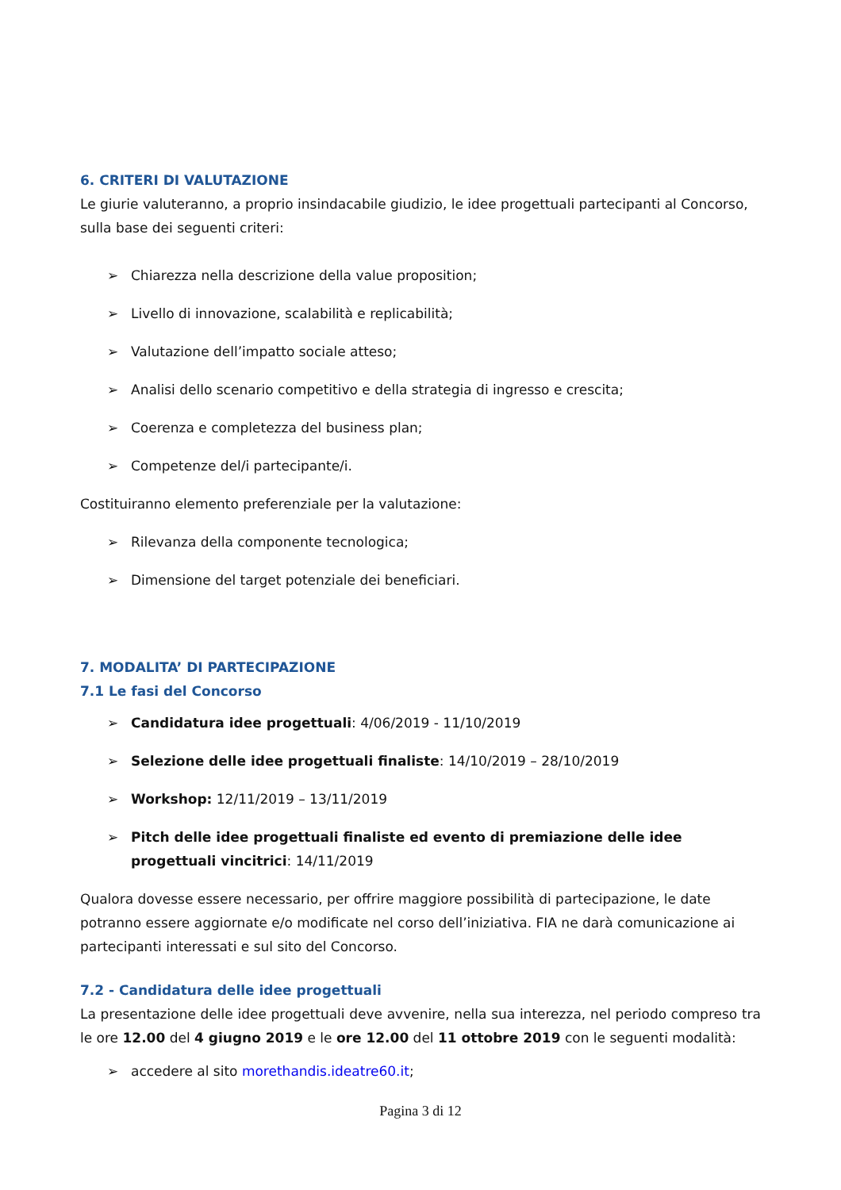6. CRITERI DI VALUTAZIONE
Le giurie valuteranno, a proprio insindacabile giudizio, le idee progettuali partecipanti al Concorso, sulla base dei seguenti criteri:
➢ Chiarezza nella descrizione della value proposition;
➢ Livello di innovazione, scalabilità e replicabilità;
➢ Valutazione dell’impatto sociale atteso;
➢ Analisi dello scenario competitivo e della strategia di ingresso e crescita;
➢ Coerenza e completezza del business plan;
➢ Competenze del/i partecipante/i.
Costituiranno elemento preferenziale per la valutazione:
➢ Rilevanza della componente tecnologica;
➢ Dimensione del target potenziale dei beneficiari.
7. MODALITA’ DI PARTECIPAZIONE
7.1 Le fasi del Concorso
➢ Candidatura idee progettuali: 4/06/2019 - 11/10/2019
➢ Selezione delle idee progettuali finaliste: 14/10/2019 – 28/10/2019
➢ Workshop: 12/11/2019 – 13/11/2019
➢ Pitch delle idee progettuali finaliste ed evento di premiazione delle idee progettuali vincitrici: 14/11/2019
Qualora dovesse essere necessario, per offrire maggiore possibilità di partecipazione, le date potranno essere aggiornate e/o modificate nel corso dell’iniziativa. FIA ne darà comunicazione ai partecipanti interessati e sul sito del Concorso.
7.2 - Candidatura delle idee progettuali
La presentazione delle idee progettuali deve avvenire, nella sua interezza, nel periodo compreso tra le ore 12.00 del 4 giugno 2019 e le ore 12.00 del 11 ottobre 2019 con le seguenti modalità:
➢ accedere al sito morethandis.ideatre60.it;
Pagina 3 di 12